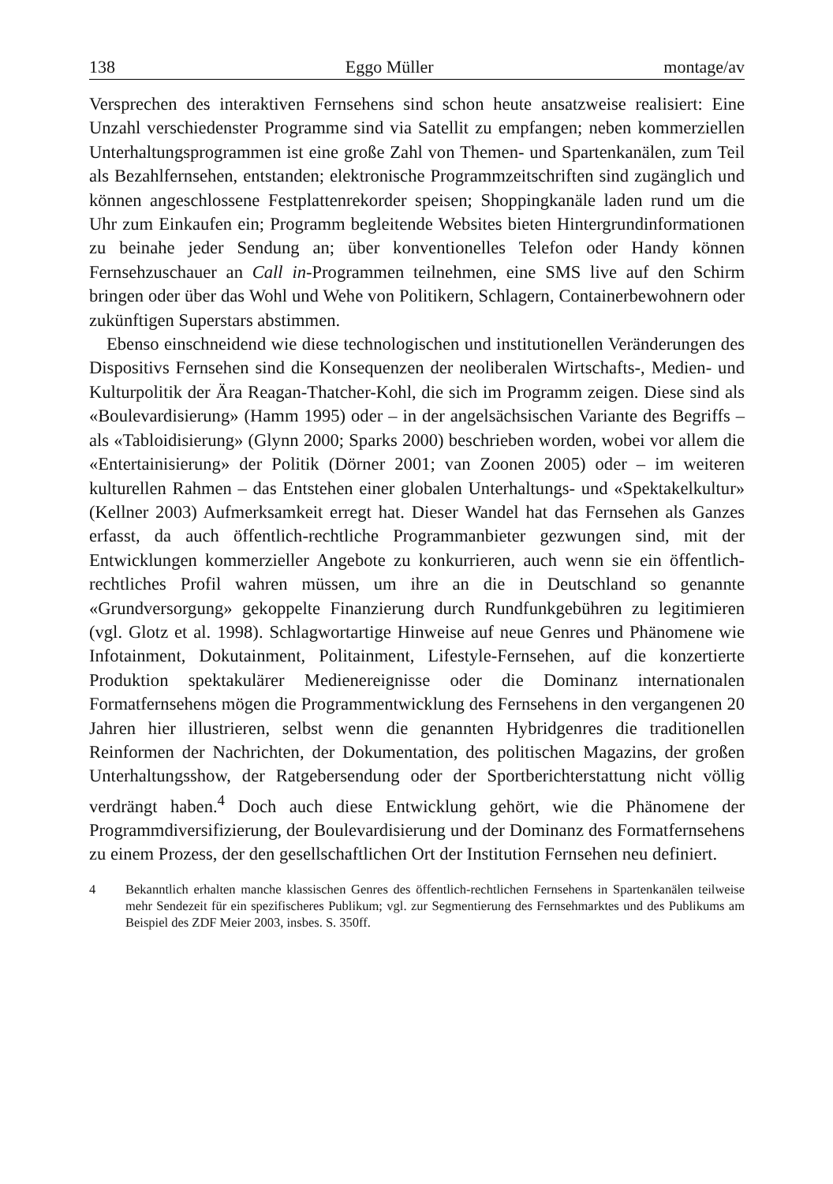138 Eggo Müller montage/av
Versprechen des interaktiven Fernsehens sind schon heute ansatzweise realisiert: Eine Unzahl verschiedenster Programme sind via Satellit zu empfangen; neben kommerziellen Unterhaltungsprogrammen ist eine große Zahl von Themen- und Spartenkanälen, zum Teil als Bezahlfernsehen, entstanden; elektronische Programmzeitschriften sind zugänglich und können angeschlossene Festplattenrekorder speisen; Shoppingkanäle laden rund um die Uhr zum Einkaufen ein; Programm begleitende Websites bieten Hintergrundinformationen zu beinahe jeder Sendung an; über konventionelles Telefon oder Handy können Fernsehzuschauer an Call in-Programmen teilnehmen, eine SMS live auf den Schirm bringen oder über das Wohl und Wehe von Politikern, Schlagern, Containerbewohnern oder zukünftigen Superstars abstimmen.
Ebenso einschneidend wie diese technologischen und institutionellen Veränderungen des Dispositivs Fernsehen sind die Konsequenzen der neoliberalen Wirtschafts-, Medien- und Kulturpolitik der Ära Reagan-Thatcher-Kohl, die sich im Programm zeigen. Diese sind als «Boulevardisierung» (Hamm 1995) oder – in der angelsächsischen Variante des Begriffs – als «Tabloidisierung» (Glynn 2000; Sparks 2000) beschrieben worden, wobei vor allem die «Entertainisierung» der Politik (Dörner 2001; van Zoonen 2005) oder – im weiteren kulturellen Rahmen – das Entstehen einer globalen Unterhaltungs- und «Spektakelkultur» (Kellner 2003) Aufmerksamkeit erregt hat. Dieser Wandel hat das Fernsehen als Ganzes erfasst, da auch öffentlich-rechtliche Programmanbieter gezwungen sind, mit der Entwicklungen kommerzieller Angebote zu konkurrieren, auch wenn sie ein öffentlich-rechtliches Profil wahren müssen, um ihre an die in Deutschland so genannte «Grundversorgung» gekoppelte Finanzierung durch Rundfunkgebühren zu legitimieren (vgl. Glotz et al. 1998). Schlagwortartige Hinweise auf neue Genres und Phänomene wie Infotainment, Dokutainment, Politainment, Lifestyle-Fernsehen, auf die konzertierte Produktion spektakulärer Medienereignisse oder die Dominanz internationalen Formatfernsehens mögen die Programmentwicklung des Fernsehens in den vergangenen 20 Jahren hier illustrieren, selbst wenn die genannten Hybridgenres die traditionellen Reinformen der Nachrichten, der Dokumentation, des politischen Magazins, der großen Unterhaltungsshow, der Ratgebersendung oder der Sportberichterstattung nicht völlig verdrängt haben.<sup>4</sup> Doch auch diese Entwicklung gehört, wie die Phänomene der Programmdiversifizierung, der Boulevardisierung und der Dominanz des Formatfernsehens zu einem Prozess, der den gesellschaftlichen Ort der Institution Fernsehen neu definiert.
4 Bekanntlich erhalten manche klassischen Genres des öffentlich-rechtlichen Fernsehens in Spartenkanälen teilweise mehr Sendezeit für ein spezifischeres Publikum; vgl. zur Segmentierung des Fernsehmarktes und des Publikums am Beispiel des ZDF Meier 2003, insbes. S. 350ff.